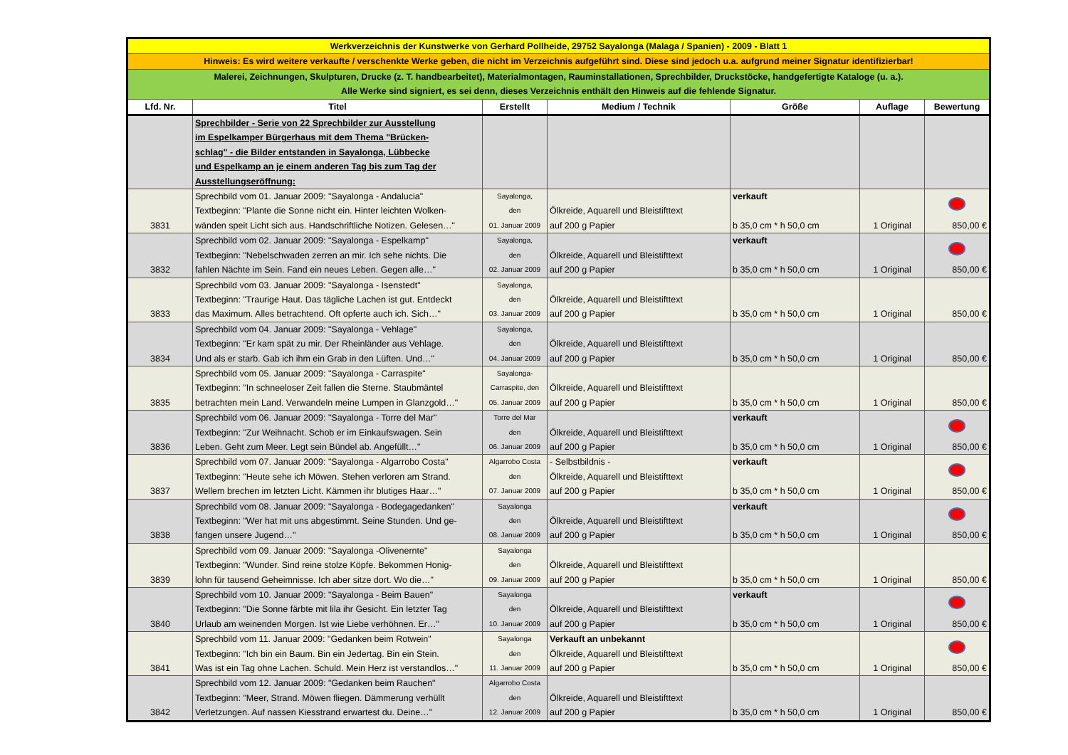| Werkverzeichnis der Kunstwerke von Gerhard Pollheide, 29752 Sayalonga (Malaga / Spanien) - 2009 - Blatt 1 | | | | | | |
| Hinweis: Es wird weitere verkaufte / verschenkte Werke geben, die nicht im Verzeichnis aufgeführt sind. Diese sind jedoch u.a. aufgrund meiner Signatur identifizierbar! | | | | | | |
| Malerei, Zeichnungen, Skulpturen, Drucke (z. T. handbearbeitet), Materialmontagen, Rauminstallationen, Sprechbilder, Druckstöcke, handgefertigte Kataloge (u. a.). Alle Werke sind signiert, es sei denn, dieses Verzeichnis enthält den Hinweis auf die fehlende Signatur. | | | | | | |
| Lfd. Nr. | Titel | Erstellt | Medium / Technik | Größe | Auflage | Bewertung |
| | Sprechbilder - Serie von 22 Sprechbilder zur Ausstellung im Espelkamper Bürgerhaus mit dem Thema "Brücken- schlag" - die Bilder entstanden in Sayalonga, Lübbecke und Espelkamp an je einem anderen Tag bis zum Tag der Ausstellungseröffnung: | | | | | |
| 3831 | Sprechbild vom 01. Januar 2009: "Sayalonga - Andalucia" Textbeginn: "Plante die Sonne nicht ein. Hinter leichten Wolken- wänden speit Licht sich aus. Handschriftliche Notizen. Gelesen…" | Sayalonga, den 01. Januar 2009 | Ölkreide, Aquarell und Bleistifttext auf 200 g Papier | verkauft b 35,0 cm * h 50,0 cm | 1 Original | 850,00 € |
| 3832 | Sprechbild vom 02. Januar 2009: "Sayalonga - Espelkamp" Textbeginn: "Nebelschwaden zerren an mir. Ich sehe nichts. Die fahlen Nächte im Sein. Fand ein neues Leben. Gegen alle…" | Sayalonga, den 02. Januar 2009 | Ölkreide, Aquarell und Bleistifttext auf 200 g Papier | verkauft b 35,0 cm * h 50,0 cm | 1 Original | 850,00 € |
| 3833 | Sprechbild vom 03. Januar 2009: "Sayalonga - Isenstedt" Textbeginn: "Traurige Haut. Das tägliche Lachen ist gut. Entdeckt das Maximum. Alles betrachtend. Oft opferte auch ich. Sich…" | Sayalonga, den 03. Januar 2009 | Ölkreide, Aquarell und Bleistifttext auf 200 g Papier | b 35,0 cm * h 50,0 cm | 1 Original | 850,00 € |
| 3834 | Sprechbild vom 04. Januar 2009: "Sayalonga - Vehlage" Textbeginn: "Er kam spät zu mir. Der Rheinländer aus Vehlage. Und als er starb. Gab ich ihm ein Grab in den Lüften. Und…" | Sayalonga, den 04. Januar 2009 | Ölkreide, Aquarell und Bleistifttext auf 200 g Papier | b 35,0 cm * h 50,0 cm | 1 Original | 850,00 € |
| 3835 | Sprechbild vom 05. Januar 2009: "Sayalonga - Carraspite" Textbeginn: "In schneeloser Zeit fallen die Sterne. Staubmäntel betrachten mein Land. Verwandeln meine Lumpen in Glanzgold…" | Sayalonga- Carraspite, den 05. Januar 2009 | Ölkreide, Aquarell und Bleistifttext auf 200 g Papier | b 35,0 cm * h 50,0 cm | 1 Original | 850,00 € |
| 3836 | Sprechbild vom 06. Januar 2009: "Sayalonga - Torre del Mar" Textbeginn: "Zur Weihnacht. Schob er im Einkaufswagen. Sein Leben. Geht zum Meer. Legt sein Bündel ab. Angefüllt…" | Torre del Mar den 06. Januar 2009 | Ölkreide, Aquarell und Bleistifttext auf 200 g Papier | verkauft b 35,0 cm * h 50,0 cm | 1 Original | 850,00 € |
| 3837 | Sprechbild vom 07. Januar 2009: "Sayalonga - Algarrobo Costa" Textbeginn: "Heute sehe ich Möwen. Stehen verloren am Strand. Wellem brechen im letzten Licht. Kämmen ihr blutiges Haar…" | Algarrobo Costa den 07. Januar 2009 | - Selbstbildnis - Ölkreide, Aquarell und Bleistifttext auf 200 g Papier | verkauft b 35,0 cm * h 50,0 cm | 1 Original | 850,00 € |
| 3838 | Sprechbild vom 08. Januar 2009: "Sayalonga - Bodegagedanken" Textbeginn: "Wer hat mit uns abgestimmt. Seine Stunden. Und ge- fangen unsere Jugend…" | Sayalonga den 08. Januar 2009 | Ölkreide, Aquarell und Bleistifttext auf 200 g Papier | verkauft b 35,0 cm * h 50,0 cm | 1 Original | 850,00 € |
| 3839 | Sprechbild vom 09. Januar 2009: "Sayalonga -Olivenernte" Textbeginn: "Wunder. Sind reine stolze Köpfe. Bekommen Honig- lohn für tausend Geheimnisse. Ich aber sitze dort. Wo die…" | Sayalonga den 09. Januar 2009 | Ölkreide, Aquarell und Bleistifttext auf 200 g Papier | b 35,0 cm * h 50,0 cm | 1 Original | 850,00 € |
| 3840 | Sprechbild vom 10. Januar 2009: "Sayalonga - Beim Bauen" Textbeginn: "Die Sonne färbte mit lila ihr Gesicht. Ein letzter Tag Urlaub am weinenden Morgen. Ist wie Liebe verhöhnen. Er…" | Sayalonga den 10. Januar 2009 | Ölkreide, Aquarell und Bleistifttext auf 200 g Papier | verkauft b 35,0 cm * h 50,0 cm | 1 Original | 850,00 € |
| 3841 | Sprechbild vom 11. Januar 2009: "Gedanken beim Rotwein" Textbeginn: "Ich bin ein Baum. Bin ein Jedertag. Bin ein Stein. Was ist ein Tag ohne Lachen. Schuld. Mein Herz ist verstandlos…" | Sayalonga den 11. Januar 2009 | Verkauft an unbekannt Ölkreide, Aquarell und Bleistifttext auf 200 g Papier | b 35,0 cm * h 50,0 cm | 1 Original | 850,00 € |
| 3842 | Sprechbild vom 12. Januar 2009: "Gedanken beim Rauchen" Textbeginn: "Meer, Strand. Möwen fliegen. Dämmerung verhüllt Verletzungen. Auf nassen Kiesstrand erwartest du. Deine…" | Algarrobo Costa den 12. Januar 2009 | Ölkreide, Aquarell und Bleistifttext auf 200 g Papier | b 35,0 cm * h 50,0 cm | 1 Original | 850,00 € |